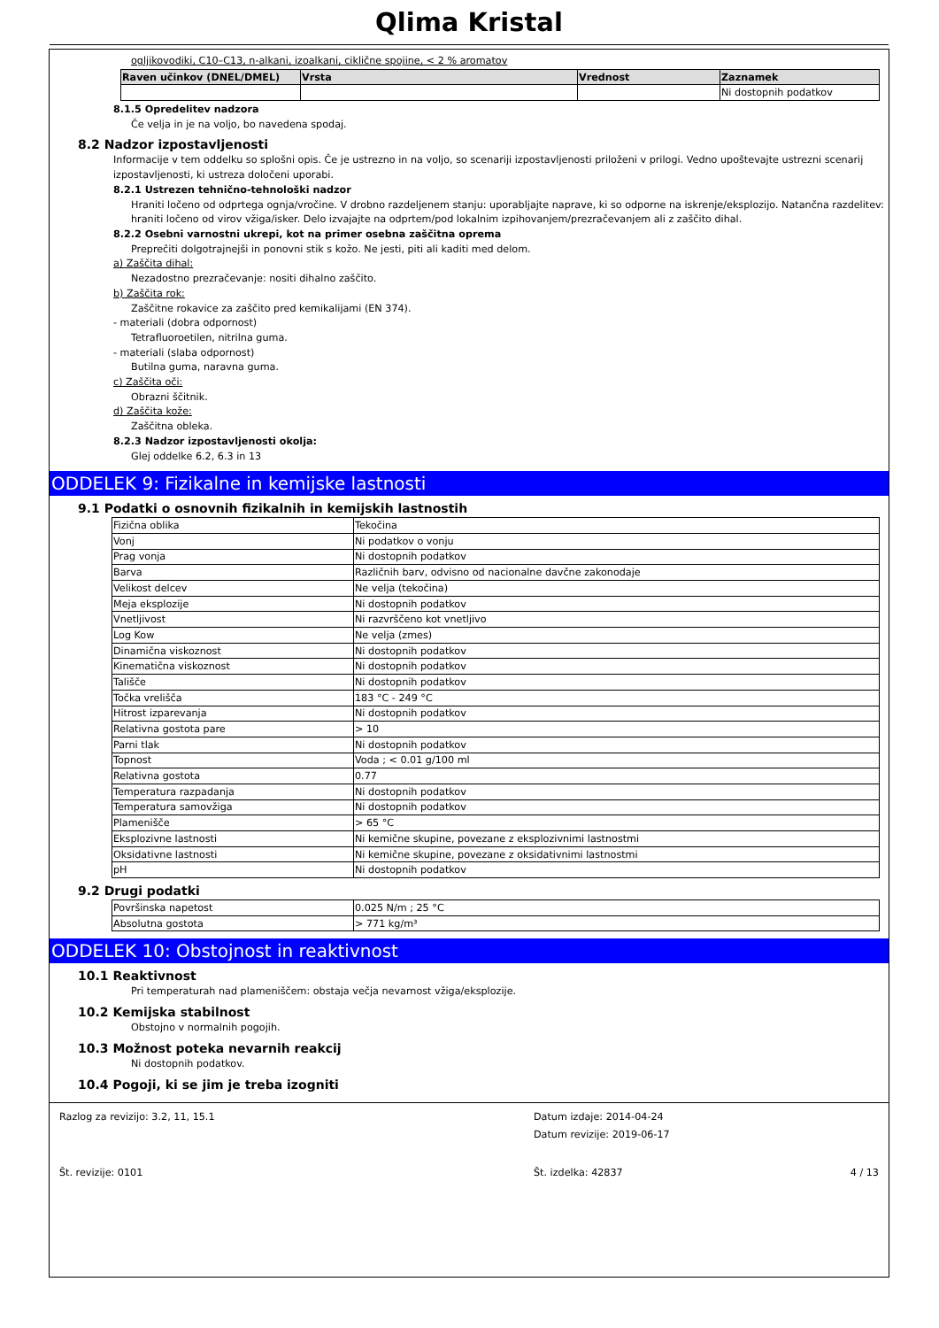Qlima Kristal
ogljikovodiki, C10–C13, n-alkani, izoalkani, ciklične spojine, < 2 % aromatov
| Raven učinkov (DNEL/DMEL) | Vrsta | Vrednost | Zaznamek |
| --- | --- | --- | --- |
| | | | Ni dostopnih podatkov |
8.1.5 Opredelitev nadzora
Če velja in je na voljo, bo navedena spodaj.
8.2 Nadzor izpostavljenosti
Informacije v tem oddelku so splošni opis. Če je ustrezno in na voljo, so scenariji izpostavljenosti priloženi v prilogi. Vedno upoštevajte ustrezni scenarij izpostavljenosti, ki ustreza določeni uporabi.
8.2.1 Ustrezen tehnično-tehnološki nadzor
Hraniti ločeno od odprtega ognja/vročine. V drobno razdeljenem stanju: uporabljajte naprave, ki so odporne na iskrenje/eksplozijo. Natančna razdelitev: hraniti ločeno od virov vžiga/isker. Delo izvajajte na odprtem/pod lokalnim izpihovanjem/prezračevanjem ali z zaščito dihal.
8.2.2 Osebni varnostni ukrepi, kot na primer osebna zaščitna oprema
Preprečiti dolgotrajnejši in ponovni stik s kožo. Ne jesti, piti ali kaditi med delom.
a) Zaščita dihal:
Nezadostno prezračevanje: nositi dihalno zaščito.
b) Zaščita rok:
Zaščitne rokavice za zaščito pred kemikalijami (EN 374).
- materiali (dobra odpornost)
Tetrafluoroetilen, nitrilna guma.
- materiali (slaba odpornost)
Butilna guma, naravna guma.
c) Zaščita oči:
Obrazni ščitnik.
d) Zaščita kože:
Zaščitna obleka.
8.2.3 Nadzor izpostavljenosti okolja:
Glej oddelke 6.2, 6.3 in 13
ODDELEK 9: Fizikalne in kemijske lastnosti
9.1 Podatki o osnovnih fizikalnih in kemijskih lastnostih
| Fizična oblika | Tekočina |
| Vonj | Ni podatkov o vonju |
| Prag vonja | Ni dostopnih podatkov |
| Barva | Različnih barv, odvisno od nacionalne davčne zakonodaje |
| Velikost delcev | Ne velja (tekočina) |
| Meja eksplozije | Ni dostopnih podatkov |
| Vnetljivost | Ni razvrščeno kot vnetljivo |
| Log Kow | Ne velja (zmes) |
| Dinamična viskoznost | Ni dostopnih podatkov |
| Kinematična viskoznost | Ni dostopnih podatkov |
| Tališče | Ni dostopnih podatkov |
| Točka vrelišča | 183 °C - 249 °C |
| Hitrost izparevanja | Ni dostopnih podatkov |
| Relativna gostota pare | > 10 |
| Parni tlak | Ni dostopnih podatkov |
| Topnost | Voda ; < 0.01 g/100 ml |
| Relativna gostota | 0.77 |
| Temperatura razpadanja | Ni dostopnih podatkov |
| Temperatura samovžiga | Ni dostopnih podatkov |
| Plamenišče | > 65 °C |
| Eksplozivne lastnosti | Ni kemične skupine, povezane z eksplozivnimi lastnostmi |
| Oksidativne lastnosti | Ni kemične skupine, povezane z oksidativnimi lastnostmi |
| pH | Ni dostopnih podatkov |
9.2 Drugi podatki
| Površinska napetost | 0.025 N/m ; 25 °C |
| Absolutna gostota | > 771 kg/m³ |
ODDELEK 10: Obstojnost in reaktivnost
10.1 Reaktivnost
Pri temperaturah nad plameniščem: obstaja večja nevarnost vžiga/eksplozije.
10.2 Kemijska stabilnost
Obstojno v normalnih pogojih.
10.3 Možnost poteka nevarnih reakcij
Ni dostopnih podatkov.
10.4 Pogoji, ki se jim je treba izogniti
Razlog za revizijo: 3.2, 11, 15.1
Št. revizije: 0101
Datum izdaje: 2014-04-24
Datum revizije: 2019-06-17
Št. izdelka: 42837
4 / 13